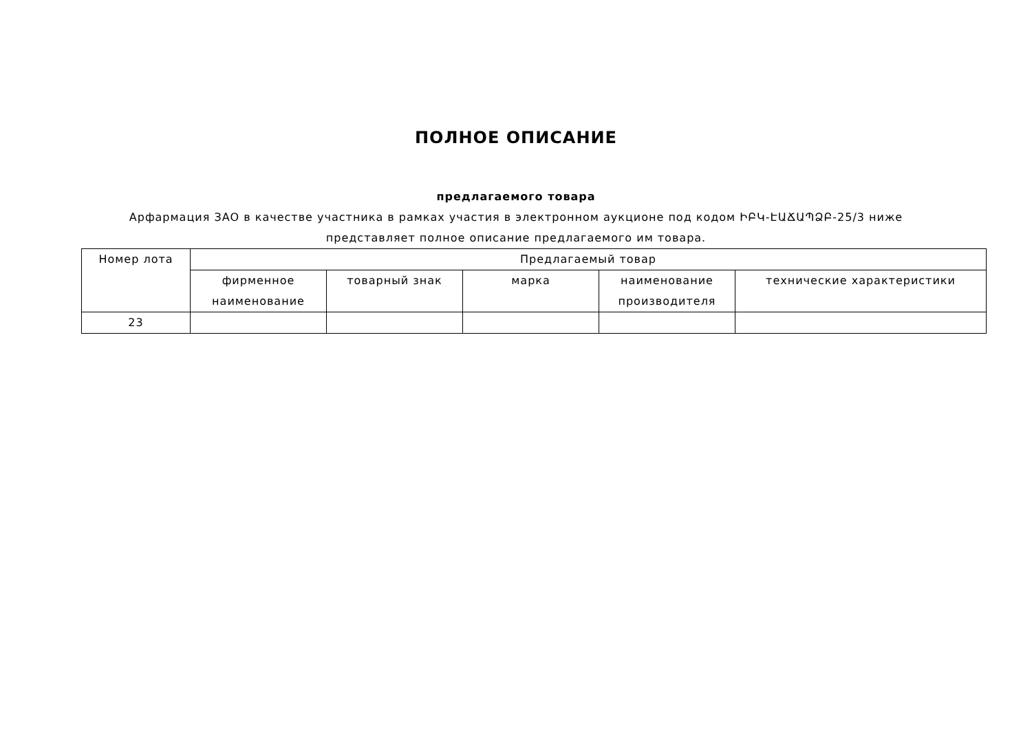ПОЛНОЕ ОПИСАНИЕ
предлагаемого товара
Арфармация ЗАО в качестве участника в рамках участия в электронном аукционе под кодом ԻԲԿ-ԷԱՃԱՊՁԲ-25/3 ниже
представляет полное описание предлагаемого им товара.
| Номер лота | Предлагаемый товар | | | | |
| --- | --- | --- | --- | --- | --- |
| | фирменное наименование | товарный знак | марка | наименование производителя | технические характеристики |
| 23 | | | | | |